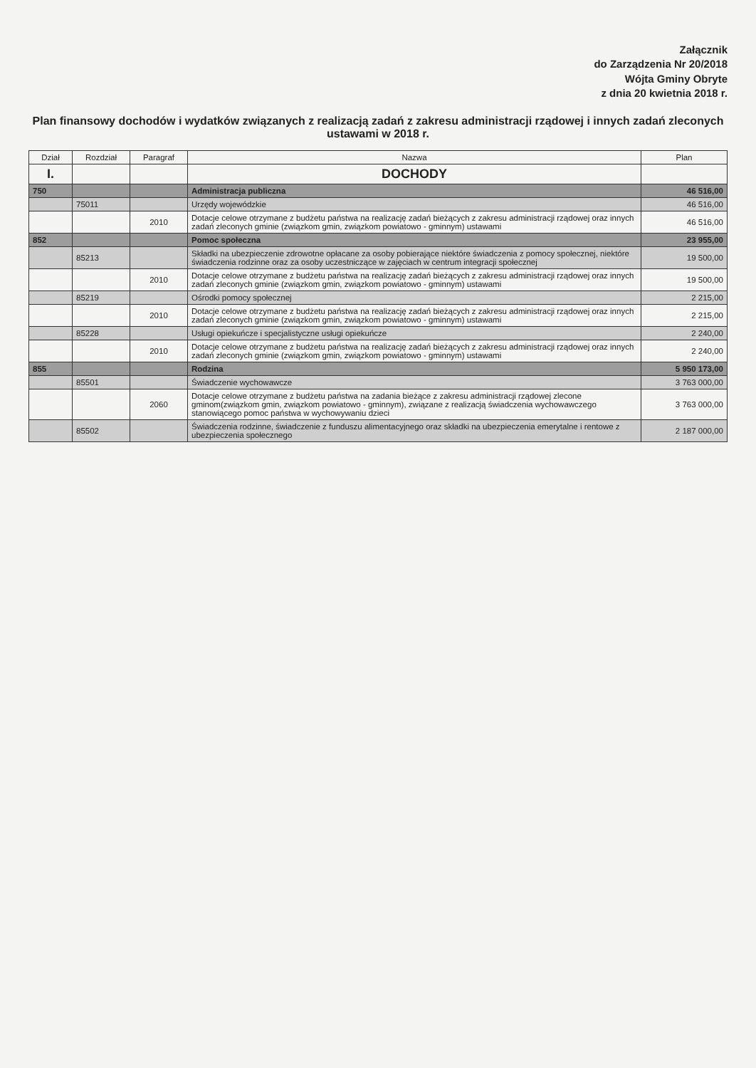Załącznik
do Zarządzenia Nr 20/2018
Wójta Gminy Obryte
z dnia 20 kwietnia 2018 r.
Plan finansowy dochodów i wydatków związanych z realizacją zadań z zakresu administracji rządowej i innych zadań zleconych ustawami w 2018 r.
| Dział | Rozdział | Paragraf | Nazwa | Plan |
| --- | --- | --- | --- | --- |
| I. | | | DOCHODY | |
| 750 | | | Administracja publiczna | 46 516,00 |
| | 75011 | | Urzędy wojewódzkie | 46 516,00 |
| | | 2010 | Dotacje celowe otrzymane z budżetu państwa na realizację zadań bieżących z zakresu administracji rządowej oraz innych zadań zleconych gminie (związkom gmin, związkom powiatowo - gminnym) ustawami | 46 516,00 |
| 852 | | | Pomoc społeczna | 23 955,00 |
| | 85213 | | Składki na ubezpieczenie zdrowotne opłacane za osoby pobierające niektóre świadczenia z pomocy społecznej, niektóre świadczenia rodzinne oraz za osoby uczestniczące w zajęciach w centrum integracji społecznej | 19 500,00 |
| | | 2010 | Dotacje celowe otrzymane z budżetu państwa na realizację zadań bieżących z zakresu administracji rządowej oraz innych zadań zleconych gminie (związkom gmin, związkom powiatowo - gminnym) ustawami | 19 500,00 |
| | 85219 | | Ośrodki pomocy społecznej | 2 215,00 |
| | | 2010 | Dotacje celowe otrzymane z budżetu państwa na realizację zadań bieżących z zakresu administracji rządowej oraz innych zadań zleconych gminie (związkom gmin, związkom powiatowo - gminnym) ustawami | 2 215,00 |
| | 85228 | | Usługi opiekuńcze i specjalistyczne usługi opiekuńcze | 2 240,00 |
| | | 2010 | Dotacje celowe otrzymane z budżetu państwa na realizację zadań bieżących z zakresu administracji rządowej oraz innych zadań zleconych gminie (związkom gmin, związkom powiatowo - gminnym) ustawami | 2 240,00 |
| 855 | | | Rodzina | 5 950 173,00 |
| | 85501 | | Świadczenie wychowawcze | 3 763 000,00 |
| | | 2060 | Dotacje celowe otrzymane z budżetu państwa na zadania bieżące z zakresu administracji rządowej zlecone gminom(związkom gmin, związkom powiatowo - gminnym), związane z realizacją świadczenia wychowawczego stanowiącego pomoc państwa w wychowywaniu dzieci | 3 763 000,00 |
| | 85502 | | Świadczenia rodzinne, świadczenie z funduszu alimentacyjnego oraz składki na ubezpieczenia emerytalne i rentowe z ubezpieczenia społecznego | 2 187 000,00 |